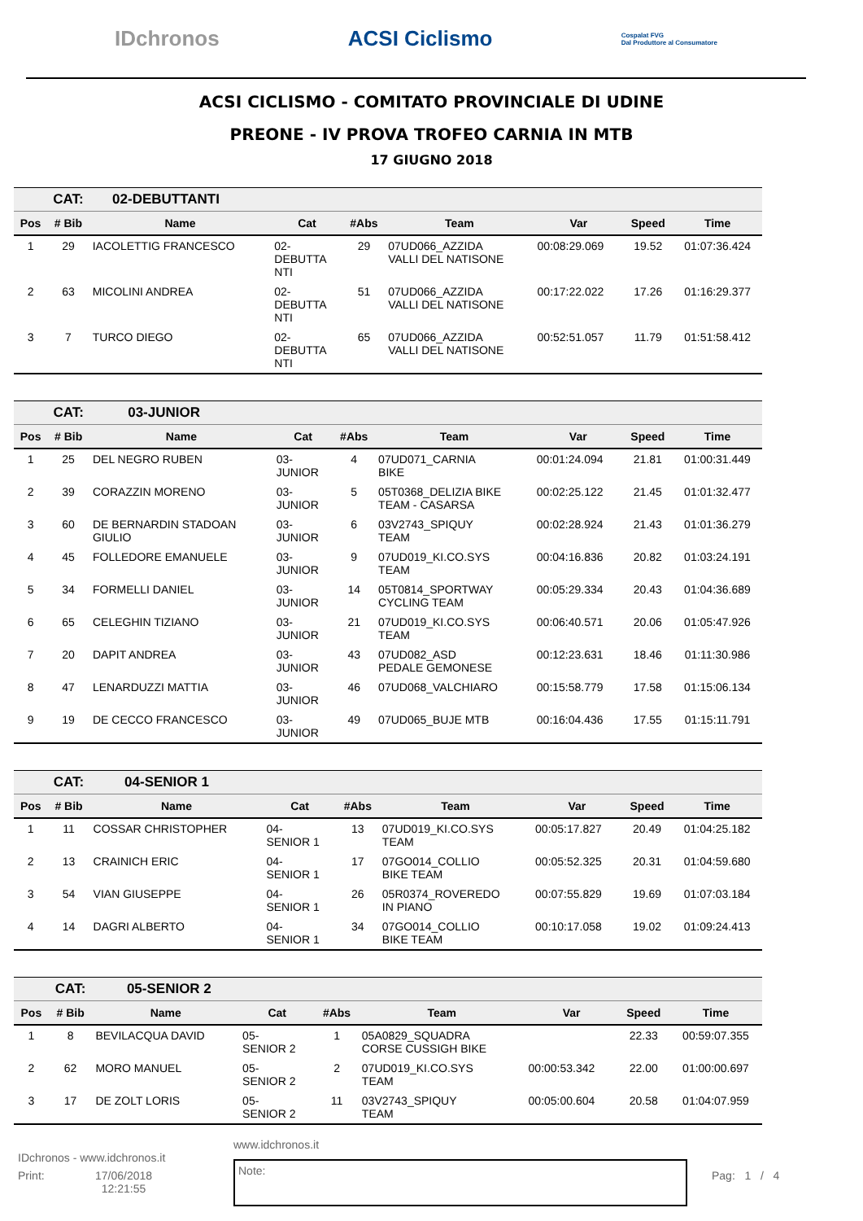IDchronos ACSI Ciclismo
Cospalat FVG
Dal Produttore al Consumatore
ACSI CICLISMO - COMITATO PROVINCIALE DI UDINE
PREONE - IV PROVA TROFEO CARNIA IN MTB
17 GIUGNO 2018
| | CAT: | 02-DEBUTTANTI | | | | | | |
| --- | --- | --- | --- | --- | --- | --- | --- | --- |
| Pos | # Bib | Name | Cat | #Abs | Team | Var | Speed | Time |
| 1 | 29 | IACOLETTIG FRANCESCO | 02- DEBUTTA NTI | 29 | 07UD066_AZZIDA VALLI DEL NATISONE | 00:08:29.069 | 19.52 | 01:07:36.424 |
| 2 | 63 | MICOLINI ANDREA | 02- DEBUTTA NTI | 51 | 07UD066_AZZIDA VALLI DEL NATISONE | 00:17:22.022 | 17.26 | 01:16:29.377 |
| 3 | 7 | TURCO DIEGO | 02- DEBUTTA NTI | 65 | 07UD066_AZZIDA VALLI DEL NATISONE | 00:52:51.057 | 11.79 | 01:51:58.412 |
| | CAT: | 03-JUNIOR | | | | | | |
| --- | --- | --- | --- | --- | --- | --- | --- | --- |
| Pos | # Bib | Name | Cat | #Abs | Team | Var | Speed | Time |
| 1 | 25 | DEL NEGRO RUBEN | 03- JUNIOR | 4 | 07UD071_CARNIA BIKE | 00:01:24.094 | 21.81 | 01:00:31.449 |
| 2 | 39 | CORAZZIN MORENO | 03- JUNIOR | 5 | 05T0368_DELIZIA BIKE TEAM - CASARSA | 00:02:25.122 | 21.45 | 01:01:32.477 |
| 3 | 60 | DE BERNARDIN STADOAN GIULIO | 03- JUNIOR | 6 | 03V2743_SPIQUY TEAM | 00:02:28.924 | 21.43 | 01:01:36.279 |
| 4 | 45 | FOLLEDORE EMANUELE | 03- JUNIOR | 9 | 07UD019_KI.CO.SYS TEAM | 00:04:16.836 | 20.82 | 01:03:24.191 |
| 5 | 34 | FORMELLI DANIEL | 03- JUNIOR | 14 | 05T0814_SPORTWAY CYCLING TEAM | 00:05:29.334 | 20.43 | 01:04:36.689 |
| 6 | 65 | CELEGHIN TIZIANO | 03- JUNIOR | 21 | 07UD019_KI.CO.SYS TEAM | 00:06:40.571 | 20.06 | 01:05:47.926 |
| 7 | 20 | DAPIT ANDREA | 03- JUNIOR | 43 | 07UD082_ASD PEDALE GEMONESE | 00:12:23.631 | 18.46 | 01:11:30.986 |
| 8 | 47 | LENARDUZZI MATTIA | 03- JUNIOR | 46 | 07UD068_VALCHIARO | 00:15:58.779 | 17.58 | 01:15:06.134 |
| 9 | 19 | DE CECCO FRANCESCO | 03- JUNIOR | 49 | 07UD065_BUJE MTB | 00:16:04.436 | 17.55 | 01:15:11.791 |
| | CAT: | 04-SENIOR 1 | | | | | | |
| --- | --- | --- | --- | --- | --- | --- | --- | --- |
| Pos | # Bib | Name | Cat | #Abs | Team | Var | Speed | Time |
| 1 | 11 | COSSAR CHRISTOPHER | 04- SENIOR 1 | 13 | 07UD019_KI.CO.SYS TEAM | 00:05:17.827 | 20.49 | 01:04:25.182 |
| 2 | 13 | CRAINICH ERIC | 04- SENIOR 1 | 17 | 07GO014_COLLIO BIKE TEAM | 00:05:52.325 | 20.31 | 01:04:59.680 |
| 3 | 54 | VIAN GIUSEPPE | 04- SENIOR 1 | 26 | 05R0374_ROVEREDO IN PIANO | 00:07:55.829 | 19.69 | 01:07:03.184 |
| 4 | 14 | DAGRI ALBERTO | 04- SENIOR 1 | 34 | 07GO014_COLLIO BIKE TEAM | 00:10:17.058 | 19.02 | 01:09:24.413 |
| | CAT: | 05-SENIOR 2 | | | | | | |
| --- | --- | --- | --- | --- | --- | --- | --- | --- |
| Pos | # Bib | Name | Cat | #Abs | Team | Var | Speed | Time |
| 1 | 8 | BEVILACQUA DAVID | 05- SENIOR 2 | 1 | 05A0829_SQUADRA CORSE CUSSIGH BIKE | | 22.33 | 00:59:07.355 |
| 2 | 62 | MORO MANUEL | 05- SENIOR 2 | 2 | 07UD019_KI.CO.SYS TEAM | 00:00:53.342 | 22.00 | 01:00:00.697 |
| 3 | 17 | DE ZOLT LORIS | 05- SENIOR 2 | 11 | 03V2743_SPIQUY TEAM | 00:05:00.604 | 20.58 | 01:04:07.959 |
IDchronos - www.idchronos.it
Print: 17/06/2018
12:21:55
www.idchronos.it
Note:
Pag: 1 / 4